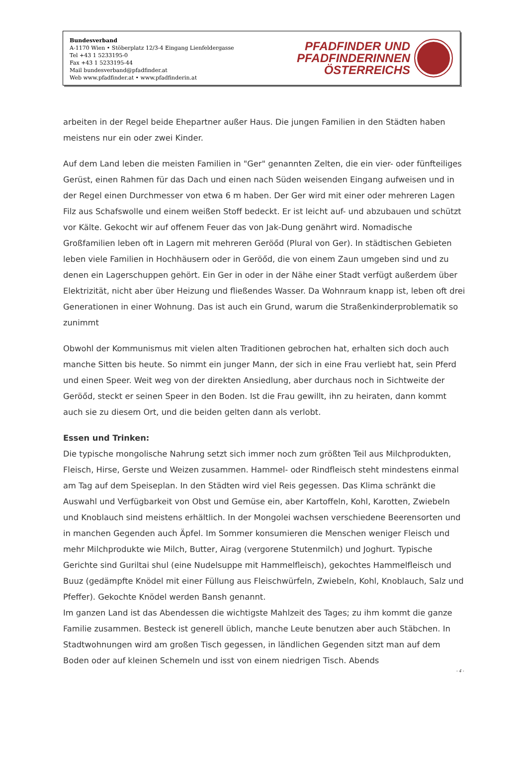Bundesverband
A-1170 Wien • Stöberplatz 12/3-4 Eingang Lienfeldergasse
Tel +43 1 5233195-0
Fax +43 1 5233195-44
Mail bundesverband@pfadfinder.at
Web www.pfadfinder.at • www.pfadfinderin.at
PFADFINDER UND
PFADFINDERINNEN
ÖSTERREICHS
arbeiten in der Regel beide Ehepartner außer Haus. Die jungen Familien in den Städten haben meistens nur ein oder zwei Kinder.
Auf dem Land leben die meisten Familien in "Ger" genannten Zelten, die ein vier- oder fünfteiliges Gerüst, einen Rahmen für das Dach und einen nach Süden weisenden Eingang aufweisen und in der Regel einen Durchmesser von etwa 6 m haben. Der Ger wird mit einer oder mehreren Lagen Filz aus Schafswolle und einem weißen Stoff bedeckt. Er ist leicht auf- und abzubauen und schützt vor Kälte. Gekocht wir auf offenem Feuer das von Jak-Dung genährt wird. Nomadische Großfamilien leben oft in Lagern mit mehreren Geröőd (Plural von Ger). In städtischen Gebieten leben viele Familien in Hochhäusern oder in Geröőd, die von einem Zaun umgeben sind und zu denen ein Lagerschuppen gehört. Ein Ger in oder in der Nähe einer Stadt verfügt außerdem über Elektrizität, nicht aber über Heizung und fließendes Wasser. Da Wohnraum knapp ist, leben oft drei Generationen in einer Wohnung. Das ist auch ein Grund, warum die Straßenkinderproblematik so zunimmt
Obwohl der Kommunismus mit vielen alten Traditionen gebrochen hat, erhalten sich doch auch manche Sitten bis heute. So nimmt ein junger Mann, der sich in eine Frau verliebt hat, sein Pferd und einen Speer. Weit weg von der direkten Ansiedlung, aber durchaus noch in Sichtweite der Geröőd, steckt er seinen Speer in den Boden. Ist die Frau gewillt, ihn zu heiraten, dann kommt auch sie zu diesem Ort, und die beiden gelten dann als verlobt.
Essen und Trinken:
Die typische mongolische Nahrung setzt sich immer noch zum größten Teil aus Milchprodukten, Fleisch, Hirse, Gerste und Weizen zusammen. Hammel- oder Rindfleisch steht mindestens einmal am Tag auf dem Speiseplan. In den Städten wird viel Reis gegessen. Das Klima schränkt die Auswahl und Verfügbarkeit von Obst und Gemüse ein, aber Kartoffeln, Kohl, Karotten, Zwiebeln und Knoblauch sind meistens erhältlich. In der Mongolei wachsen verschiedene Beerensorten und in manchen Gegenden auch Äpfel. Im Sommer konsumieren die Menschen weniger Fleisch und mehr Milchprodukte wie Milch, Butter, Airag (vergorene Stutenmilch) und Joghurt. Typische Gerichte sind Guriltai shul (eine Nudelsuppe mit Hammelfleisch), gekochtes Hammelfleisch und Buuz (gedämpfte Knödel mit einer Füllung aus Fleischwürfeln, Zwiebeln, Kohl, Knoblauch, Salz und Pfeffer). Gekochte Knödel werden Bansh genannt.
Im ganzen Land ist das Abendessen die wichtigste Mahlzeit des Tages; zu ihm kommt die ganze Familie zusammen. Besteck ist generell üblich, manche Leute benutzen aber auch Stäbchen. In Stadtwohnungen wird am großen Tisch gegessen, in ländlichen Gegenden sitzt man auf dem Boden oder auf kleinen Schemeln und isst von einem niedrigen Tisch. Abends
- 4 -